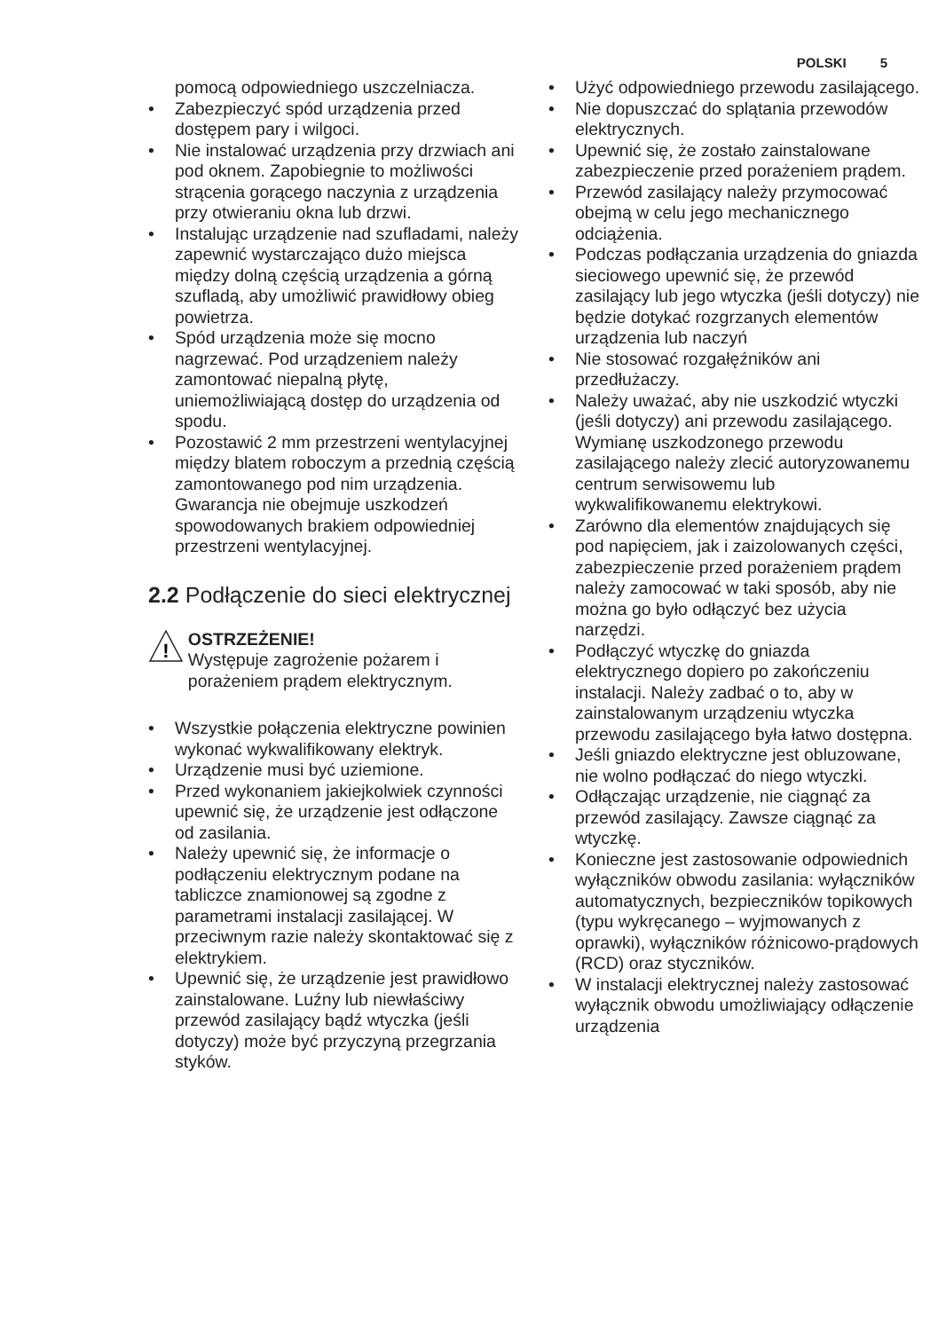POLSKI 5
pomocą odpowiedniego uszczelniacza.
• Zabezpieczyć spód urządzenia przed dostępem pary i wilgoci.
• Nie instalować urządzenia przy drzwiach ani pod oknem. Zapobiegnie to możliwości strącenia gorącego naczynia z urządzenia przy otwieraniu okna lub drzwi.
• Instalując urządzenie nad szufladami, należy zapewnić wystarczająco dużo miejsca między dolną częścią urządzenia a górną szufladą, aby umożliwić prawidłowy obieg powietrza.
• Spód urządzenia może się mocno nagrzewać. Pod urządzeniem należy zamontować niepalną płytę, uniemożliwiającą dostęp do urządzenia od spodu.
• Pozostawić 2 mm przestrzeni wentylacyjnej między blatem roboczym a przednią częścią zamontowanego pod nim urządzenia. Gwarancja nie obejmuje uszkodzeń spowodowanych brakiem odpowiedniej przestrzeni wentylacyjnej.
2.2 Podłączenie do sieci elektrycznej
!
OSTRZEŻENIE!
Występuje zagrożenie pożarem i porażeniem prądem elektrycznym.
• Wszystkie połączenia elektryczne powinien wykonać wykwalifikowany elektryk.
• Urządzenie musi być uziemione.
• Przed wykonaniem jakiejkolwiek czynności upewnić się, że urządzenie jest odłączone od zasilania.
• Należy upewnić się, że informacje o podłączeniu elektrycznym podane na tabliczce znamionowej są zgodne z parametrami instalacji zasilającej. W przeciwnym razie należy skontaktować się z elektrykiem.
• Upewnić się, że urządzenie jest prawidłowo zainstalowane. Luźny lub niewłaściwy przewód zasilający bądź wtyczka (jeśli dotyczy) może być przyczyną przegrzania styków.
• Użyć odpowiedniego przewodu zasilającego.
• Nie dopuszczać do splątania przewodów elektrycznych.
• Upewnić się, że zostało zainstalowane zabezpieczenie przed porażeniem prądem.
• Przewód zasilający należy przymocować obejmą w celu jego mechanicznego odciążenia.
• Podczas podłączania urządzenia do gniazda sieciowego upewnić się, że przewód zasilający lub jego wtyczka (jeśli dotyczy) nie będzie dotykać rozgrzanych elementów urządzenia lub naczyń
• Nie stosować rozgałęźników ani przedłużaczy.
• Należy uważać, aby nie uszkodzić wtyczki (jeśli dotyczy) ani przewodu zasilającego. Wymianę uszkodzonego przewodu zasilającego należy zlecić autoryzowanemu centrum serwisowemu lub wykwalifikowanemu elektrykowi.
• Zarówno dla elementów znajdujących się pod napięciem, jak i zaizolowanych części, zabezpieczenie przed porażeniem prądem należy zamocować w taki sposób, aby nie można go było odłączyć bez użycia narzędzi.
• Podłączyć wtyczkę do gniazda elektrycznego dopiero po zakończeniu instalacji. Należy zadbać o to, aby w zainstalowanym urządzeniu wtyczka przewodu zasilającego była łatwo dostępna.
• Jeśli gniazdo elektryczne jest obluzowane, nie wolno podłączać do niego wtyczki.
• Odłączając urządzenie, nie ciągnąć za przewód zasilający. Zawsze ciągnąć za wtyczkę.
• Konieczne jest zastosowanie odpowiednich wyłączników obwodu zasilania: wyłączników automatycznych, bezpieczników topikowych (typu wykręcanego – wyjmowanych z oprawki), wyłączników różnicowo-prądowych (RCD) oraz styczników.
• W instalacji elektrycznej należy zastosować wyłącznik obwodu umożliwiający odłączenie urządzenia